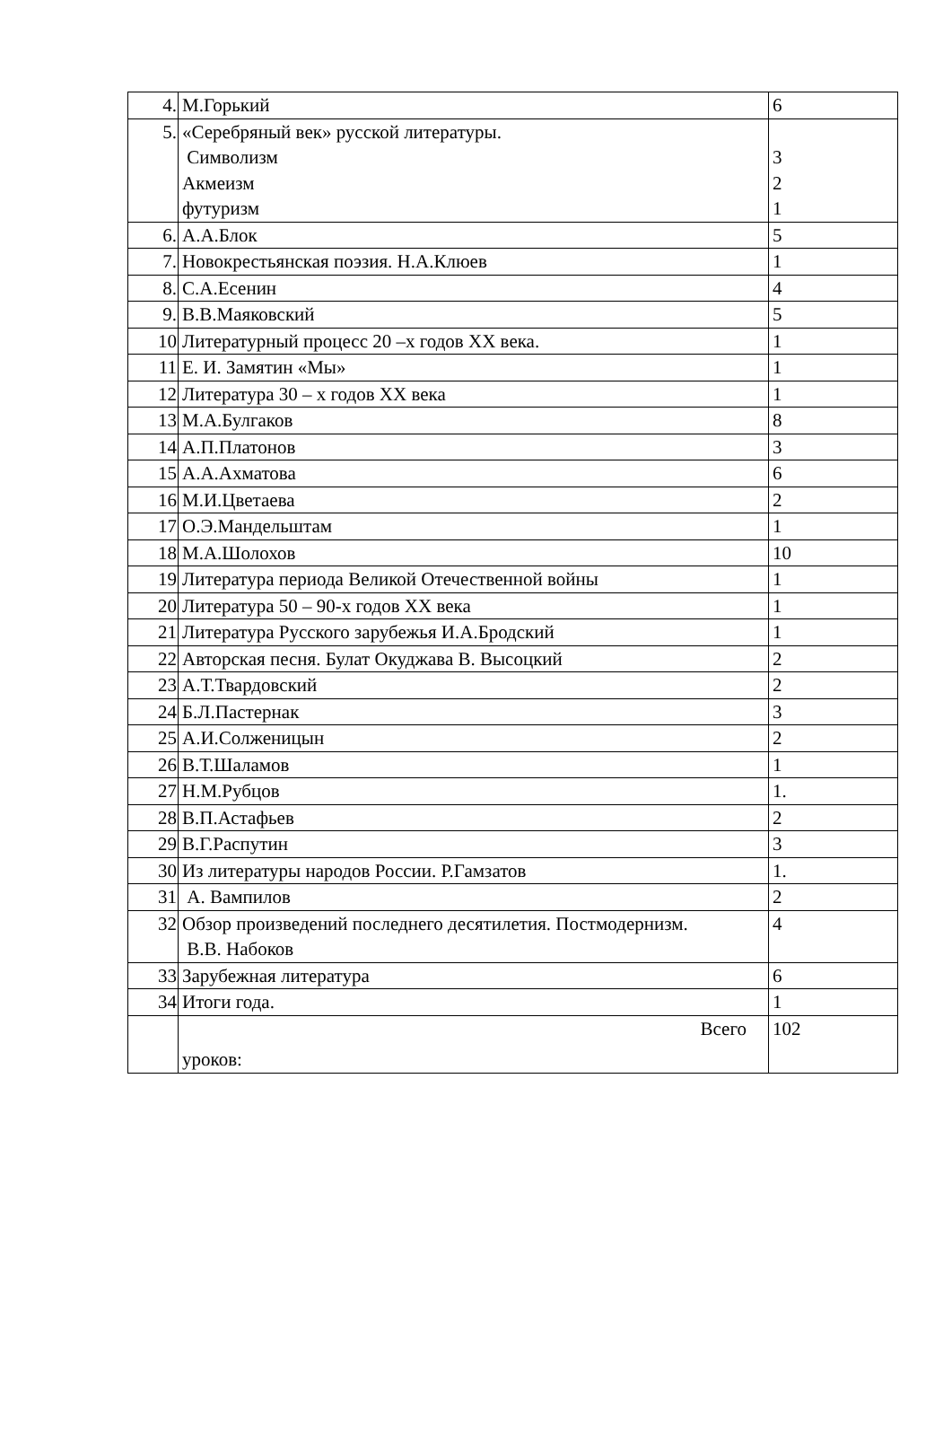| 4. | М.Горький | 6 |
| 5. | «Серебряный век» русской литературы. Символизм Акмеизм футуризм | 3 2 1 |
| 6. | А.А.Блок | 5 |
| 7. | Новокрестьянская поэзия. Н.А.Клюев | 1 |
| 8. | С.А.Есенин | 4 |
| 9. | В.В.Маяковский | 5 |
| 10 | Литературный процесс 20 –х годов XX века. | 1 |
| 11 | Е. И. Замятин «Мы» | 1 |
| 12 | Литература 30 – х годов XX века | 1 |
| 13 | М.А.Булгаков | 8 |
| 14 | А.П.Платонов | 3 |
| 15 | А.А.Ахматова | 6 |
| 16 | М.И.Цветаева | 2 |
| 17 | О.Э.Мандельштам | 1 |
| 18 | М.А.Шолохов | 10 |
| 19 | Литература периода Великой Отечественной войны | 1 |
| 20 | Литература 50 – 90-х годов XX века | 1 |
| 21 | Литература Русского зарубежья И.А.Бродский | 1 |
| 22 | Авторская песня. Булат Окуджава В. Высоцкий | 2 |
| 23 | А.Т.Твардовский | 2 |
| 24 | Б.Л.Пастернак | 3 |
| 25 | А.И.Солженицын | 2 |
| 26 | В.Т.Шаламов | 1 |
| 27 | Н.М.Рубцов | 1. |
| 28 | В.П.Астафьев | 2 |
| 29 | В.Г.Распутин | 3 |
| 30 | Из литературы народов России. Р.Гамзатов | 1. |
| 31 | А. Вампилов | 2 |
| 32 | Обзор произведений последнего десятилетия. Постмодернизм. В.В. Набоков | 4 |
| 33 | Зарубежная литература | 6 |
| 34 | Итоги года. | 1 |
| | Всего уроков: | 102 |